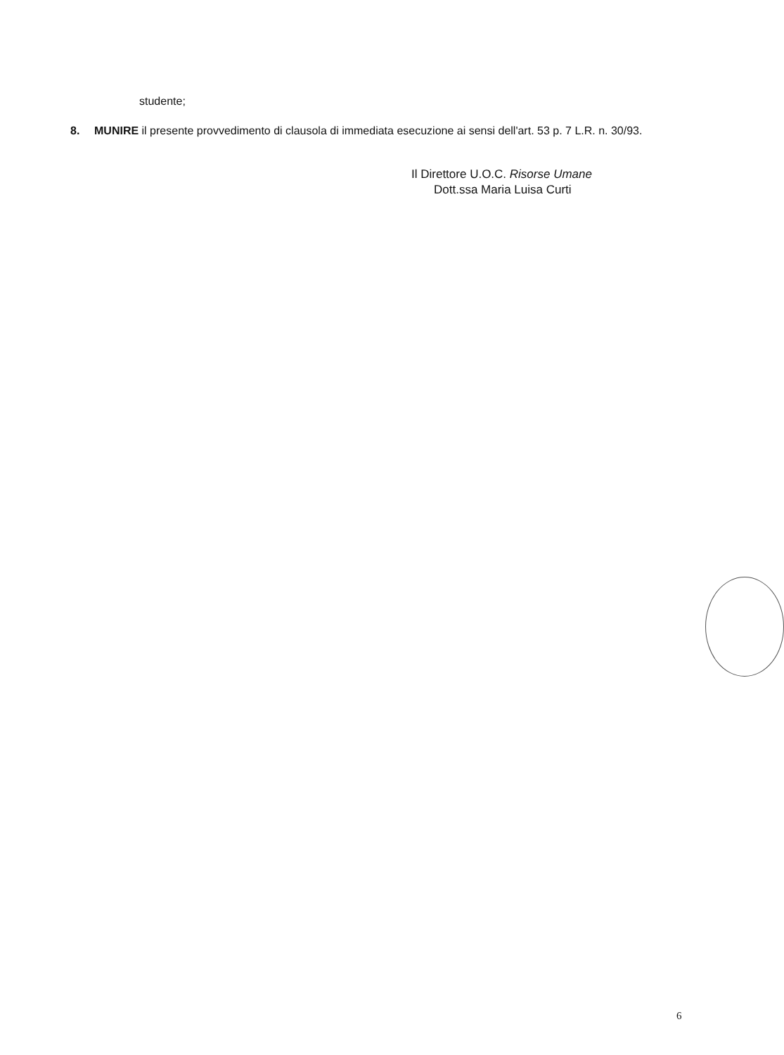studente;
8. MUNIRE il presente provvedimento di clausola di immediata esecuzione ai sensi dell'art. 53 p. 7 L.R. n. 30/93.
Il Direttore U.O.C. Risorse Umane
Dott.ssa Maria Luisa Curti
6